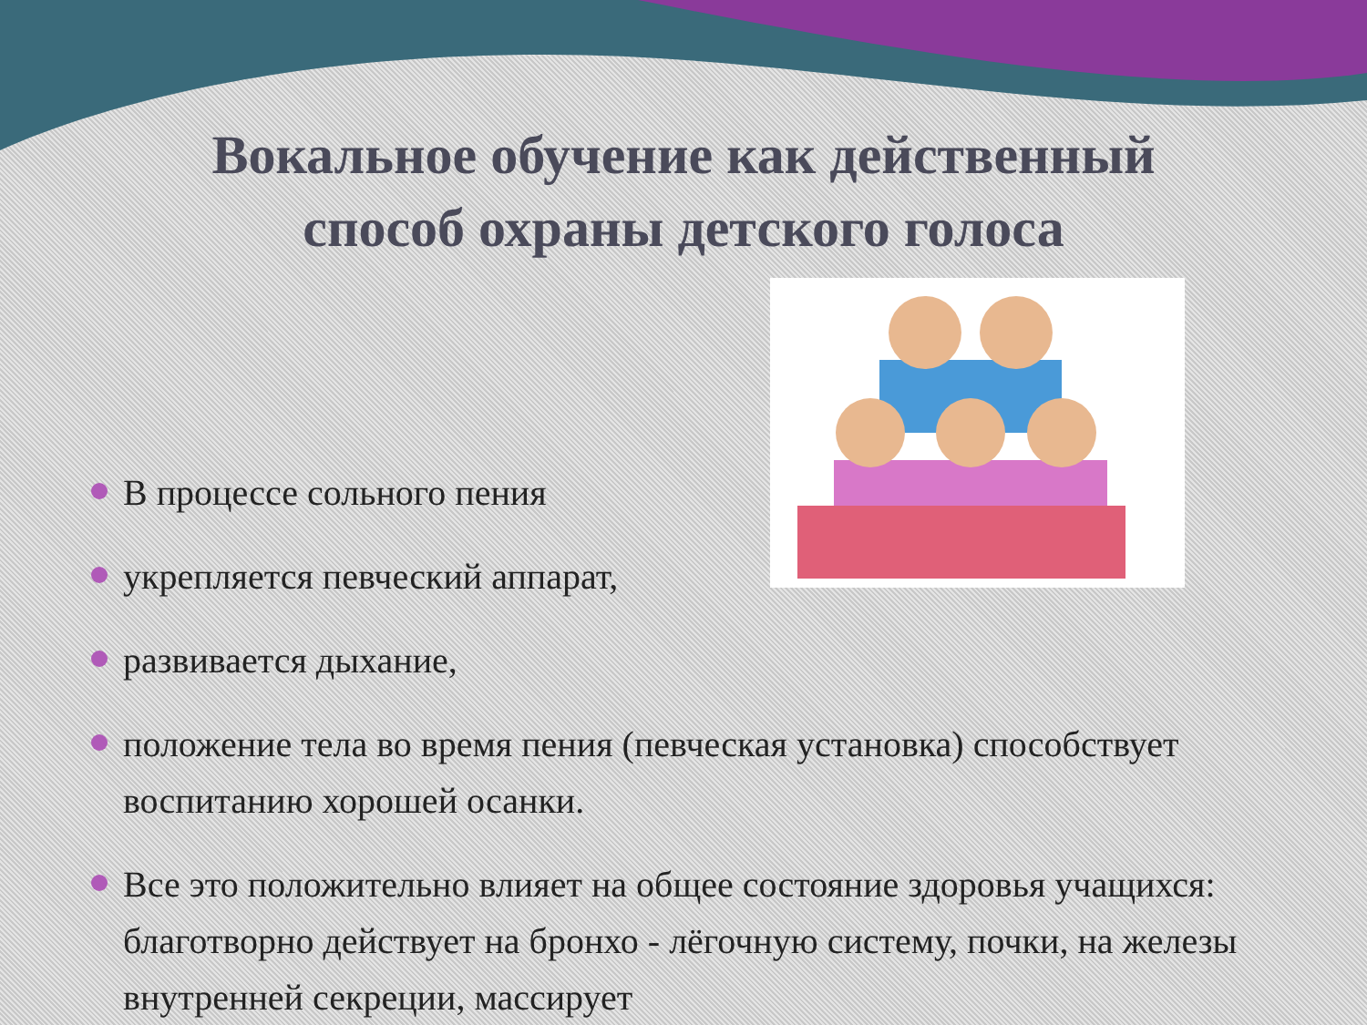Вокальное обучение как действенный
способ охраны детского голоса
В процессе сольного пения
укрепляется певческий аппарат,
развивается дыхание,
положение тела во время пения (певческая установка) способствует воспитанию хорошей осанки.
Все это положительно влияет на общее состояние здоровья учащихся: благотворно действует на бронхо - лёгочную систему, почки, на железы внутренней секреции, массирует